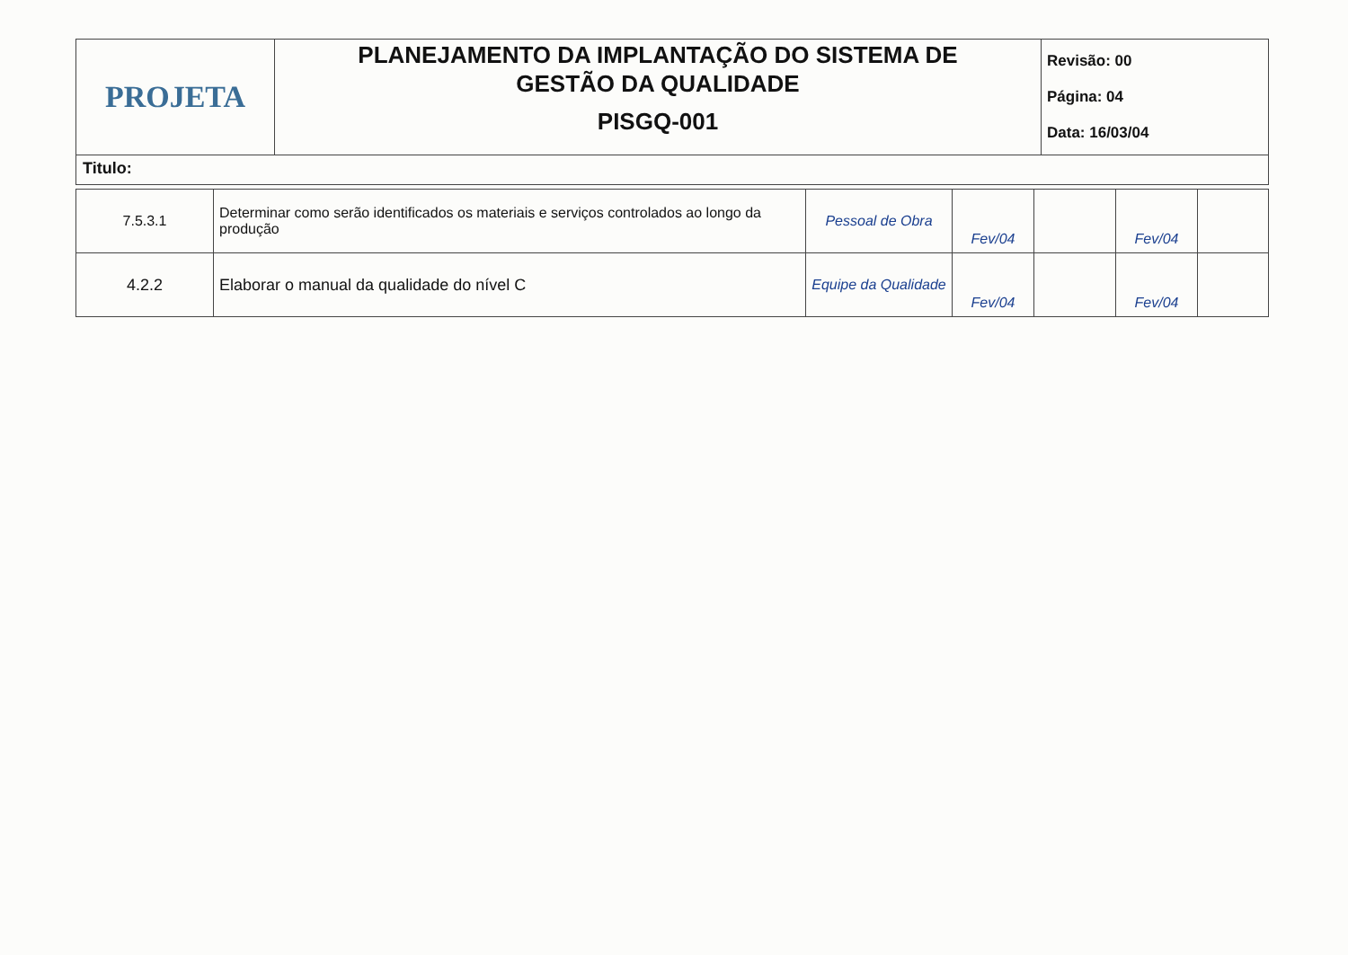| PROJETA | PLANEJAMENTO DA IMPLANTAÇÃO DO SISTEMA DE GESTÃO DA QUALIDADE PISGQ-001 | Revisão: 00 Página: 04 Data: 16/03/04 |
| Titulo: | | |
| 7.5.3.1 | Determinar como serão identificados os materiais e serviços controlados ao longo da produção | Pessoal de Obra | Fev/04 | | Fev/04 | |
| 4.2.2 | Elaborar o manual da qualidade do nível C | Equipe da Qualidade | Fev/04 | | Fev/04 | |